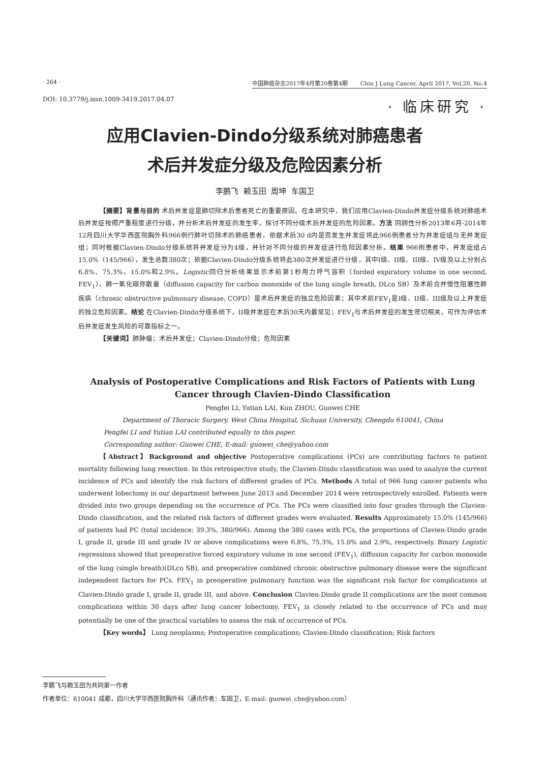· 264 · 中国肺癌杂志2017年4月第20卷第4期 Chin J Lung Cancer, April 2017, Vol.20, No.4
DOI: 10.3779/j.issn.1009-3419.2017.04.07 · 临床研究 ·
应用Clavien-Dindo分级系统对肺癌患者
术后并发症分级及危险因素分析
李鹏飞 赖玉田 周坤 车国卫
【摘要】背景与目的 术后并发症是肺切除术后患者死亡的重要原因。在本研究中，我们应用Clavien-Dindo并发症分级系统对肺癌术后并发症按照严重程度进行分级，并分析术后并发症的发生率，探讨不同分级术后并发症的危险因素。方法 回顾性分析2013年6月-2014年12月四川大学华西医院胸外科966例行肺叶切除术的肺癌患者，依据术后30 d内是否发生并发症将此966例患者分为并发症组与无并发症组；同时根据Clavien-Dindo分级系统将并发症分为4级，并针对不同分级的并发症进行危险因素分析。结果 966例患者中，并发症组占15.0%（145/966），发生总数380次；依据Clavien-Dindo分级系统将此380次并发症进行分级，其中I级、II级、III级、IV级及以上分别占6.8%、75.3%、15.0%和2.9%。Logistic回归分析结果显示术前第1秒用力呼气容积（forded expiratory volume in one second, FEV<sub>1</sub>）、肺一氧化碳弥散量（diffusion capacity for carbon monoxide of the lung single breath, DLco SB）及术前合并慢性阻塞性肺疾病（chronic obstructive pulmonary disease, COPD）是术后并发症的独立危险因素；其中术前FEV<sub>1</sub>是I级、II级、III级及以上并发症的独立危险因素。结论 在Clavien-Dindo分级系统下，II级并发症在术后30天内最常见；FEV<sub>1</sub>与术后并发症的发生密切相关，可作为评估术后并发症发生风险的可靠指标之一。
【关键词】肺肿瘤；术后并发症；Clavien-Dindo分级；危险因素
Analysis of Postoperative Complications and Risk Factors of Patients with Lung Cancer through Clavien-Dindo Classification
Pengfei LI, Yutian LAI, Kun ZHOU, Guowei CHE
Department of Thoracic Surgery, West China Hospital, Sichuan University, Chengdu 610041, China
Pengfei LI and Yutian LAI contributed equally to this paper.
Corresponding author: Guowei CHE, E-mail: guowei_che@yahoo.com
【Abstract】Background and objective Postoperative complications (PCs) are contributing factors to patient mortality following lung resection. In this retrospective study, the Clavien-Dindo classification was used to analyze the current incidence of PCs and identify the risk factors of different grades of PCs. Methods A total of 966 lung cancer patients who underwent lobectomy in our department between June 2013 and December 2014 were retrospectively enrolled. Patients were divided into two groups depending on the occurrence of PCs. The PCs were classified into four grades through the Clavien-Dindo classification, and the related risk factors of different grades were evaluated. Results Approximately 15.0% (145/966) of patients had PC (total incidence: 39.3%, 380/966). Among the 380 cases with PCs, the proportions of Clavien-Dindo grade I, grade II, grade III and grade IV or above complications were 6.8%, 75.3%, 15.0% and 2.9%, respectively. Binary Logistic regressions showed that preoperative forced expiratory volume in one second (FEV<sub>1</sub>), diffusion capacity for carbon monoxide of the lung (single breath)(DLco SB), and preoperative combined chronic obstructive pulmonary disease were the significant independent factors for PCs. FEV<sub>1</sub> in preoperative pulmonary function was the significant risk factor for complications at Clavien-Dindo grade I, grade II, grade III, and above. Conclusion Clavien-Dindo grade II complications are the most common complications within 30 days after lung cancer lobectomy. FEV<sub>1</sub> is closely related to the occurrence of PCs and may potentially be one of the practical variables to assess the risk of occurrence of PCs.
【Key words】 Lung neoplasms; Postoperative complications; Clavien-Dindo classification; Risk factors
李鹏飞与赖玉田为共同第一作者
作者单位：610041 成都，四川大学华西医院胸外科（通讯作者：车国卫，E-mail: guowei_che@yahoo.com）